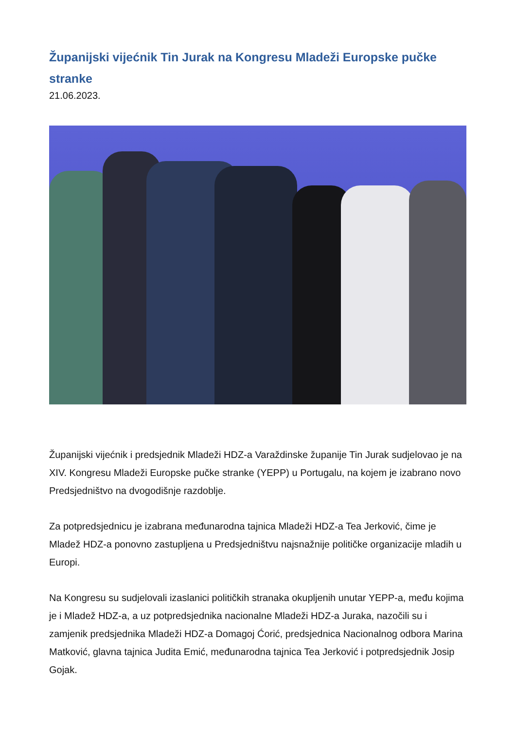Županijski vijećnik Tin Jurak na Kongresu Mladeži Europske pučke stranke
21.06.2023.
Županijski vijećnik i predsjednik Mladeži HDZ-a Varaždinske županije Tin Jurak sudjelovao je na XIV. Kongresu Mladeži Europske pučke stranke (YEPP) u Portugalu, na kojem je izabrano novo Predsjedništvo na dvogodišnje razdoblje.
Za potpredsjednicu je izabrana međunarodna tajnica Mladeži HDZ-a Tea Jerković, čime je Mladež HDZ-a ponovno zastupljena u Predsjedništvu najsnažnije političke organizacije mladih u Europi.
Na Kongresu su sudjelovali izaslanici političkih stranaka okupljenih unutar YEPP-a, među kojima je i Mladež HDZ-a, a uz potpredsjednika nacionalne Mladeži HDZ-a Juraka, nazočili su i zamjenik predsjednika Mladeži HDZ-a Domagoj Ćorić, predsjednica Nacionalnog odbora Marina Matković, glavna tajnica Judita Emić, međunarodna tajnica Tea Jerković i potpredsjednik Josip Gojak.